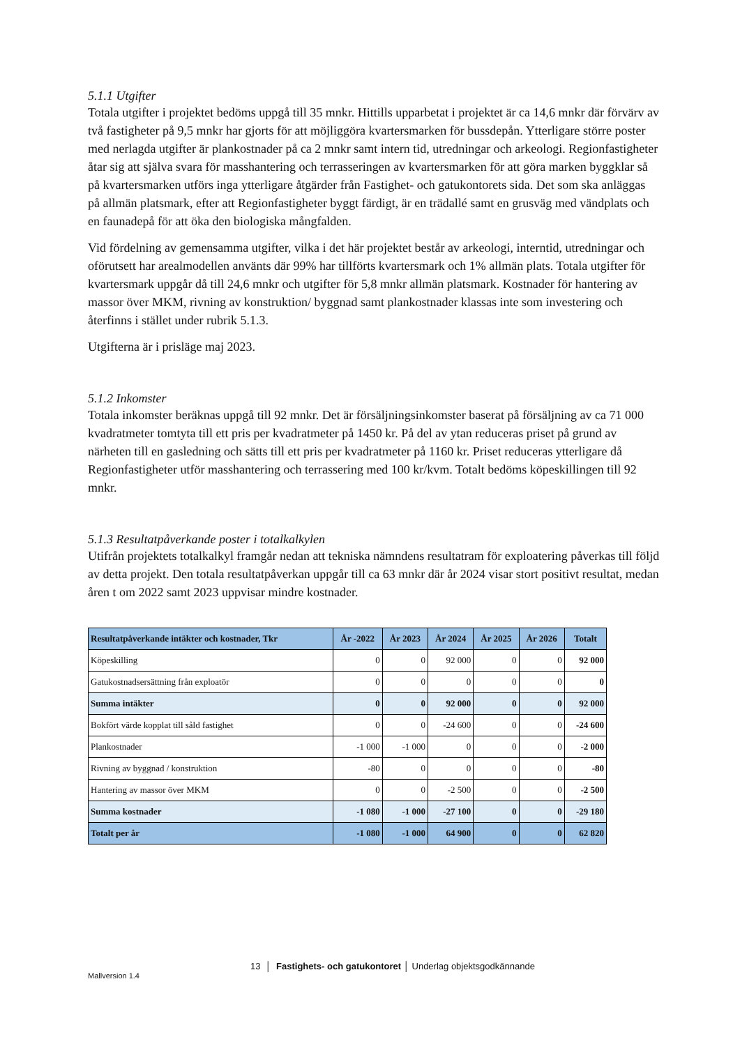5.1.1 Utgifter
Totala utgifter i projektet bedöms uppgå till 35 mnkr. Hittills upparbetat i projektet är ca 14,6 mnkr där förvärv av två fastigheter på 9,5 mnkr har gjorts för att möjliggöra kvartersmarken för bussdepån. Ytterligare större poster med nerlagda utgifter är plankostnader på ca 2 mnkr samt intern tid, utredningar och arkeologi. Regionfastigheter åtar sig att själva svara för masshantering och terrasseringen av kvartersmarken för att göra marken byggklar så på kvartersmarken utförs inga ytterligare åtgärder från Fastighet- och gatukontorets sida. Det som ska anläggas på allmän platsmark, efter att Regionfastigheter byggt färdigt, är en trädallé samt en grusväg med vändplats och en faunadepå för att öka den biologiska mångfalden.
Vid fördelning av gemensamma utgifter, vilka i det här projektet består av arkeologi, interntid, utredningar och oförutsett har arealmodellen använts där 99% har tillförts kvartersmark och 1% allmän plats. Totala utgifter för kvartersmark uppgår då till 24,6 mnkr och utgifter för 5,8 mnkr allmän platsmark. Kostnader för hantering av massor över MKM, rivning av konstruktion/ byggnad samt plankostnader klassas inte som investering och återfinns i stället under rubrik 5.1.3.
Utgifterna är i prisläge maj 2023.
5.1.2 Inkomster
Totala inkomster beräknas uppgå till 92 mnkr. Det är försäljningsinkomster baserat på försäljning av ca 71 000 kvadratmeter tomtyta till ett pris per kvadratmeter på 1450 kr. På del av ytan reduceras priset på grund av närheten till en gasledning och sätts till ett pris per kvadratmeter på 1160 kr. Priset reduceras ytterligare då Regionfastigheter utför masshantering och terrassering med 100 kr/kvm. Totalt bedöms köpeskillingen till 92 mnkr.
5.1.3 Resultatpåverkande poster i totalkalkylen
Utifrån projektets totalkalkyl framgår nedan att tekniska nämndens resultatram för exploatering påverkas till följd av detta projekt. Den totala resultatpåverkan uppgår till ca 63 mnkr där år 2024 visar stort positivt resultat, medan åren t om 2022 samt 2023 uppvisar mindre kostnader.
| Resultatpåverkande intäkter och kostnader, Tkr | År -2022 | År 2023 | År 2024 | År 2025 | År 2026 | Totalt |
| --- | --- | --- | --- | --- | --- | --- |
| Köpeskilling | 0 | 0 | 92 000 | 0 | 0 | 92 000 |
| Gatukostnadsersättning från exploatör | 0 | 0 | 0 | 0 | 0 | 0 |
| Summa intäkter | 0 | 0 | 92 000 | 0 | 0 | 92 000 |
| Bokfört värde kopplat till såld fastighet | 0 | 0 | -24 600 | 0 | 0 | -24 600 |
| Plankostnader | -1 000 | -1 000 | 0 | 0 | 0 | -2 000 |
| Rivning av byggnad / konstruktion | -80 | 0 | 0 | 0 | 0 | -80 |
| Hantering av massor över MKM | 0 | 0 | -2 500 | 0 | 0 | -2 500 |
| Summa kostnader | -1 080 | -1 000 | -27 100 | 0 | 0 | -29 180 |
| Totalt per år | -1 080 | -1 000 | 64 900 | 0 | 0 | 62 820 |
13 │ Fastighets- och gatukontoret │ Underlag objektsgodkännande
Mallversion 1.4